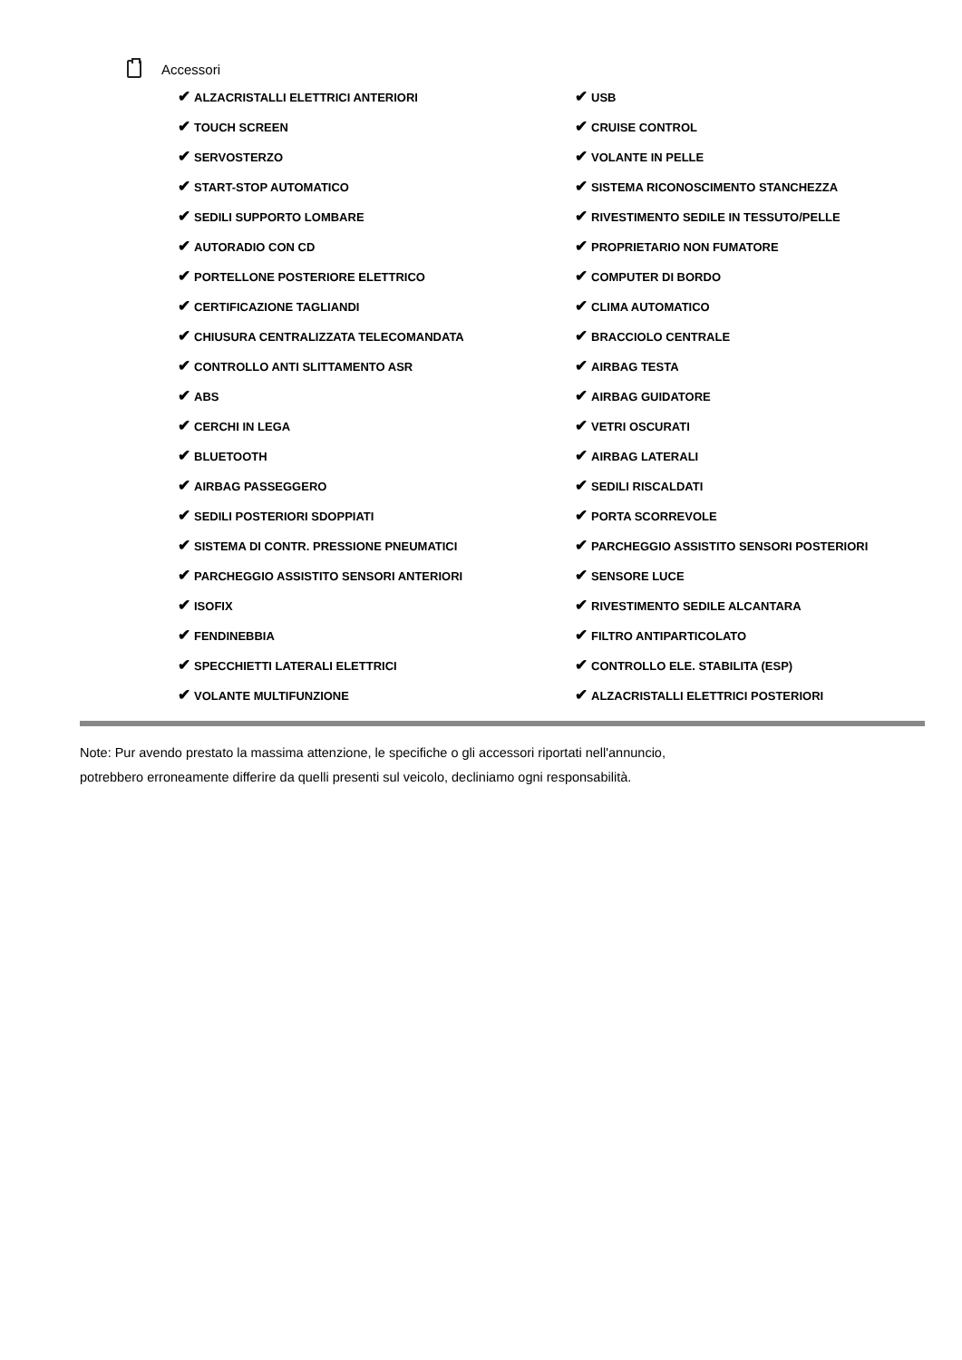Accessori
| ✔ ALZACRISTALLI ELETTRICI ANTERIORI | ✔ USB |
| ✔ TOUCH SCREEN | ✔ CRUISE CONTROL |
| ✔ SERVOSTERZO | ✔ VOLANTE IN PELLE |
| ✔ START-STOP AUTOMATICO | ✔ SISTEMA RICONOSCIMENTO STANCHEZZA |
| ✔ SEDILI SUPPORTO LOMBARE | ✔ RIVESTIMENTO SEDILE IN TESSUTO/PELLE |
| ✔ AUTORADIO CON CD | ✔ PROPRIETARIO NON FUMATORE |
| ✔ PORTELLONE POSTERIORE ELETTRICO | ✔ COMPUTER DI BORDO |
| ✔ CERTIFICAZIONE TAGLIANDI | ✔ CLIMA AUTOMATICO |
| ✔ CHIUSURA CENTRALIZZATA TELECOMANDATA | ✔ BRACCIOLO CENTRALE |
| ✔ CONTROLLO ANTI SLITTAMENTO ASR | ✔ AIRBAG TESTA |
| ✔ ABS | ✔ AIRBAG GUIDATORE |
| ✔ CERCHI IN LEGA | ✔ VETRI OSCURATI |
| ✔ BLUETOOTH | ✔ AIRBAG LATERALI |
| ✔ AIRBAG PASSEGGERO | ✔ SEDILI RISCALDATI |
| ✔ SEDILI POSTERIORI SDOPPIATI | ✔ PORTA SCORREVOLE |
| ✔ SISTEMA DI CONTR. PRESSIONE PNEUMATICI | ✔ PARCHEGGIO ASSISTITO SENSORI POSTERIORI |
| ✔ PARCHEGGIO ASSISTITO SENSORI ANTERIORI | ✔ SENSORE LUCE |
| ✔ ISOFIX | ✔ RIVESTIMENTO SEDILE ALCANTARA |
| ✔ FENDINEBBIA | ✔ FILTRO ANTIPARTICOLATO |
| ✔ SPECCHIETTI LATERALI ELETTRICI | ✔ CONTROLLO ELE. STABILITA (ESP) |
| ✔ VOLANTE MULTIFUNZIONE | ✔ ALZACRISTALLI ELETTRICI POSTERIORI |
Note: Pur avendo prestato la massima attenzione, le specifiche o gli accessori riportati nell'annuncio,
potrebbero erroneamente differire da quelli presenti sul veicolo, decliniamo ogni responsabilità.